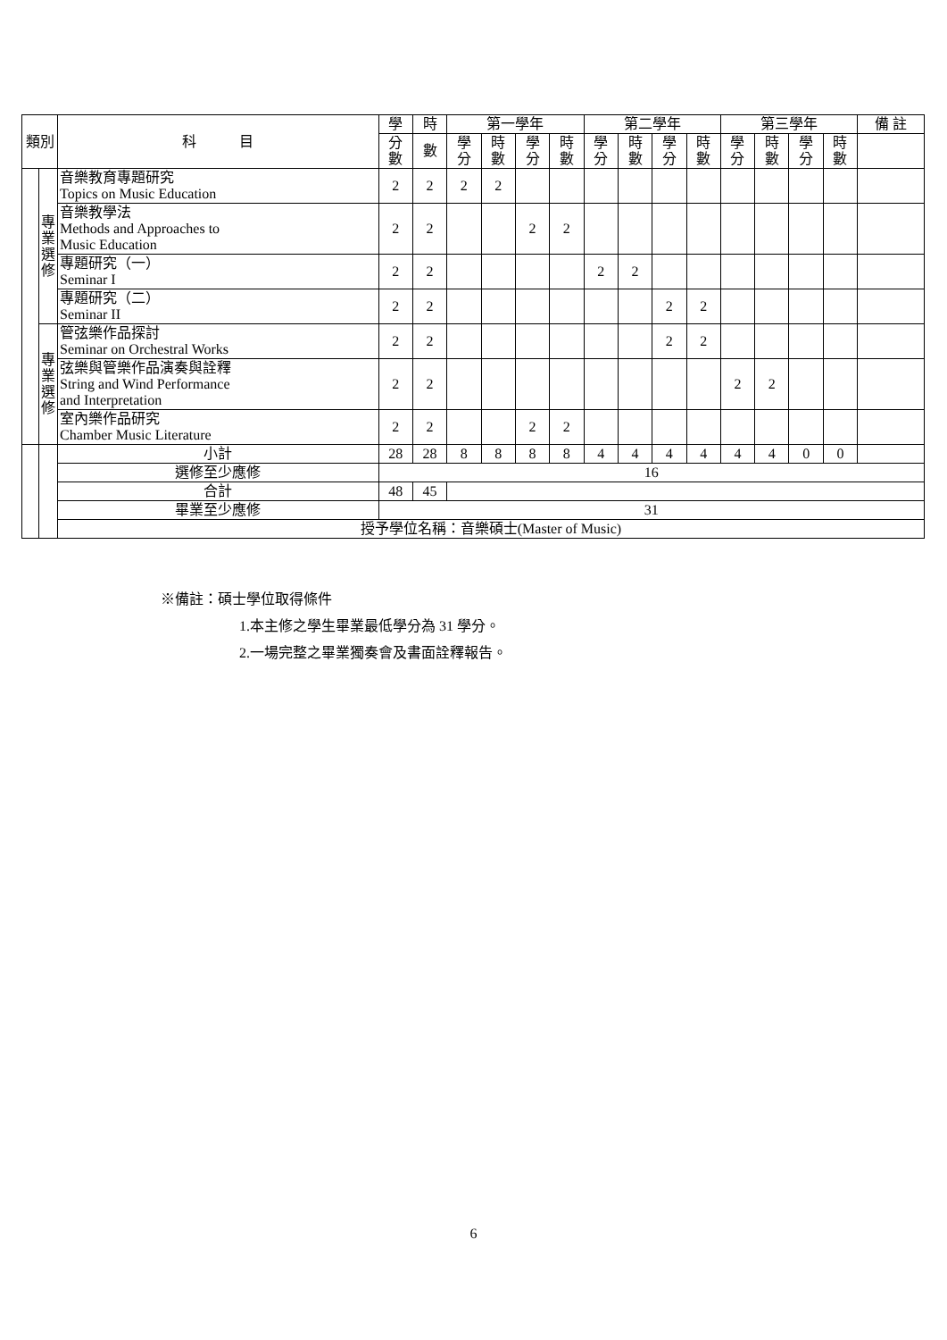| 類別 | | 科 目 | 學 | 時 | 第一學年 | | | | 第二學年 | | | | 第三學年 | | | | 備 註 |
| --- | --- | --- | --- | --- | --- | --- | --- | --- | --- | --- | --- | --- | --- | --- | --- | --- | --- |
| | | | 分 數 | 數 | 學 分 | 時 數 | 學 分 | 時 數 | 學 分 | 時 數 | 學 分 | 時 數 | 學 分 | 時 數 | 學 分 | 時 數 | |
| | 專 業 選 修 | 音樂教育專題研究 Topics on Music Education | 2 | 2 | 2 | 2 | | | | | | | | | | | |
| | | 音樂教學法 Methods and Approaches to Music Education | 2 | 2 | | | 2 | 2 | | | | | | | | | |
| | | 專題研究（一） Seminar I | 2 | 2 | | | | | 2 | 2 | | | | | | | |
| | | 專題研究（二） Seminar II | 2 | 2 | | | | | | | 2 | 2 | | | | | |
| | 專 業 選 修 | 管弦樂作品探討 Seminar on Orchestral Works | 2 | 2 | | | | | | | 2 | 2 | | | | | |
| | | 弦樂與管樂作品演奏與詮釋 String and Wind Performance and Interpretation | 2 | 2 | | | | | | | | | 2 | 2 | | | |
| | | 室內樂作品研究 Chamber Music Literature | 2 | 2 | | | 2 | 2 | | | | | | | | | |
| | | 小計 | 28 | 28 | 8 | 8 | 8 | 8 | 4 | 4 | 4 | 4 | 4 | 4 | 0 | 0 | |
| | | 選修至少應修 | 16 | | | | | | | | | | | | | | |
| | | 合計 | 48 | 45 | | | | | | | | | | | | | |
| | | 畢業至少應修 | 31 | | | | | | | | | | | | | | |
| | | 授予學位名稱：音樂碩士(Master of Music) | | | | | | | | | | | | | | | |
※備註：碩士學位取得條件
1.本主修之學生畢業最低學分為 31 學分。
2.一場完整之畢業獨奏會及書面詮釋報告。
6